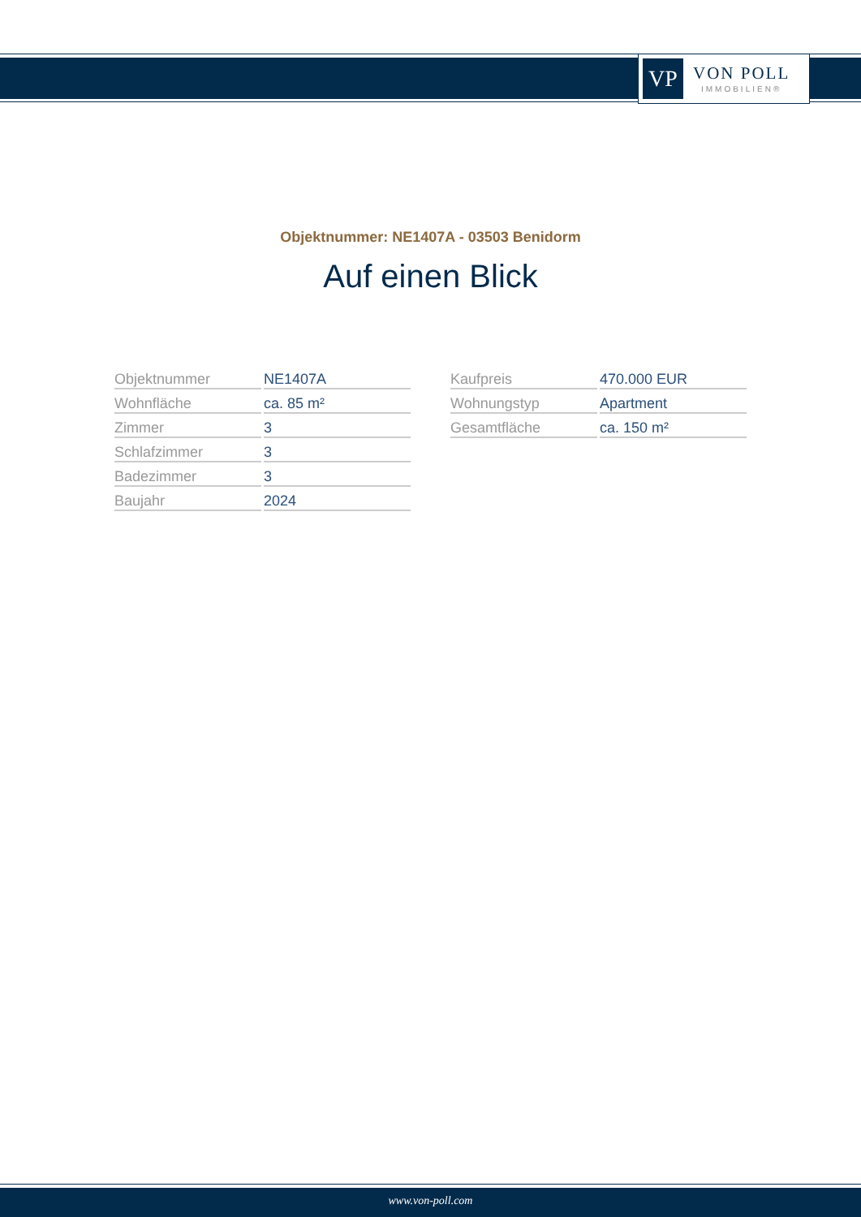VP
VON POLL
IMMOBILIEN®
Objektnummer: NE1407A - 03503 Benidorm
Auf einen Blick
| Objektnummer | NE1407A |
| Wohnfläche | ca. 85 m² |
| Zimmer | 3 |
| Schlafzimmer | 3 |
| Badezimmer | 3 |
| Baujahr | 2024 |
| Kaufpreis | 470.000 EUR |
| Wohnungstyp | Apartment |
| Gesamtfläche | ca. 150 m² |
www.von-poll.com